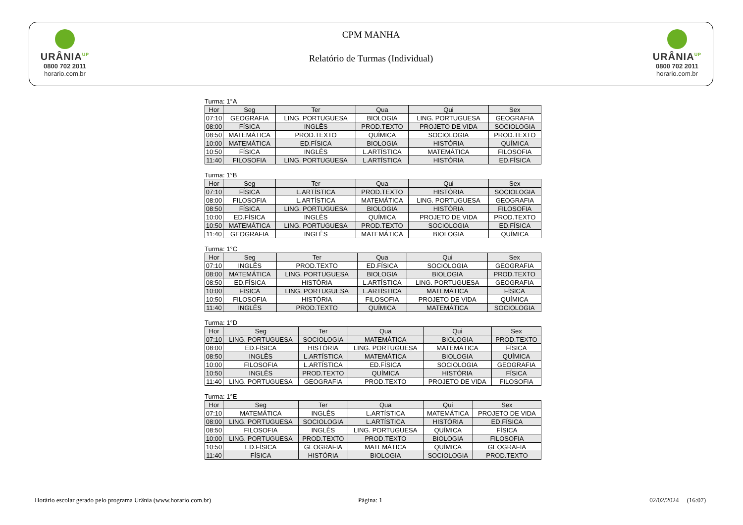URÂNIA<sup>UP</sup>
0800 702 2011
horario.com.br
CPM MANHA
Relatório de Turmas (Individual)
URÂNIA<sup>UP</sup>
0800 702 2011
horario.com.br
Turma: 1°A
| Hor | Seg | Ter | Qua | Qui | Sex |
| --- | --- | --- | --- | --- | --- |
| 07:10 | GEOGRAFIA | LING. PORTUGUESA | BIOLOGIA | LING. PORTUGUESA | GEOGRAFIA |
| 08:00 | FÍSICA | INGLÊS | PROD.TEXTO | PROJETO DE VIDA | SOCIOLOGIA |
| 08:50 | MATEMÁTICA | PROD.TEXTO | QUÍMICA | SOCIOLOGIA | PROD.TEXTO |
| 10:00 | MATEMÁTICA | ED.FÍSICA | BIOLOGIA | HISTÓRIA | QUÍMICA |
| 10:50 | FÍSICA | INGLÊS | L.ARTÍSTICA | MATEMÁTICA | FILOSOFIA |
| 11:40 | FILOSOFIA | LING. PORTUGUESA | L.ARTÍSTICA | HISTÓRIA | ED.FÍSICA |
Turma: 1°B
| Hor | Seg | Ter | Qua | Qui | Sex |
| --- | --- | --- | --- | --- | --- |
| 07:10 | FÍSICA | L.ARTÍSTICA | PROD.TEXTO | HISTÓRIA | SOCIOLOGIA |
| 08:00 | FILOSOFIA | L.ARTÍSTICA | MATEMÁTICA | LING. PORTUGUESA | GEOGRAFIA |
| 08:50 | FÍSICA | LING. PORTUGUESA | BIOLOGIA | HISTÓRIA | FILOSOFIA |
| 10:00 | ED.FÍSICA | INGLÊS | QUÍMICA | PROJETO DE VIDA | PROD.TEXTO |
| 10:50 | MATEMÁTICA | LING. PORTUGUESA | PROD.TEXTO | SOCIOLOGIA | ED.FÍSICA |
| 11:40 | GEOGRAFIA | INGLÊS | MATEMÁTICA | BIOLOGIA | QUÍMICA |
Turma: 1°C
| Hor | Seg | Ter | Qua | Qui | Sex |
| --- | --- | --- | --- | --- | --- |
| 07:10 | INGLÊS | PROD.TEXTO | ED.FÍSICA | SOCIOLOGIA | GEOGRAFIA |
| 08:00 | MATEMÁTICA | LING. PORTUGUESA | BIOLOGIA | BIOLOGIA | PROD.TEXTO |
| 08:50 | ED.FÍSICA | HISTÓRIA | L.ARTÍSTICA | LING. PORTUGUESA | GEOGRAFIA |
| 10:00 | FÍSICA | LING. PORTUGUESA | L.ARTÍSTICA | MATEMÁTICA | FÍSICA |
| 10:50 | FILOSOFIA | HISTÓRIA | FILOSOFIA | PROJETO DE VIDA | QUÍMICA |
| 11:40 | INGLÊS | PROD.TEXTO | QUÍMICA | MATEMÁTICA | SOCIOLOGIA |
Turma: 1°D
| Hor | Seg | Ter | Qua | Qui | Sex |
| --- | --- | --- | --- | --- | --- |
| 07:10 | LING. PORTUGUESA | SOCIOLOGIA | MATEMÁTICA | BIOLOGIA | PROD.TEXTO |
| 08:00 | ED.FÍSICA | HISTÓRIA | LING. PORTUGUESA | MATEMÁTICA | FÍSICA |
| 08:50 | INGLÊS | L.ARTÍSTICA | MATEMÁTICA | BIOLOGIA | QUÍMICA |
| 10:00 | FILOSOFIA | L.ARTÍSTICA | ED.FÍSICA | SOCIOLOGIA | GEOGRAFIA |
| 10:50 | INGLÊS | PROD.TEXTO | QUÍMICA | HISTÓRIA | FÍSICA |
| 11:40 | LING. PORTUGUESA | GEOGRAFIA | PROD.TEXTO | PROJETO DE VIDA | FILOSOFIA |
Turma: 1°E
| Hor | Seg | Ter | Qua | Qui | Sex |
| --- | --- | --- | --- | --- | --- |
| 07:10 | MATEMÁTICA | INGLÊS | L.ARTÍSTICA | MATEMÁTICA | PROJETO DE VIDA |
| 08:00 | LING. PORTUGUESA | SOCIOLOGIA | L.ARTÍSTICA | HISTÓRIA | ED.FÍSICA |
| 08:50 | FILOSOFIA | INGLÊS | LING. PORTUGUESA | QUÍMICA | FÍSICA |
| 10:00 | LING. PORTUGUESA | PROD.TEXTO | PROD.TEXTO | BIOLOGIA | FILOSOFIA |
| 10:50 | ED.FÍSICA | GEOGRAFIA | MATEMÁTICA | QUÍMICA | GEOGRAFIA |
| 11:40 | FÍSICA | HISTÓRIA | BIOLOGIA | SOCIOLOGIA | PROD.TEXTO |
Horário escolar gerado pelo programa Urânia (www.horario.com.br)
Página: 1 02/02/2024 (16:07)